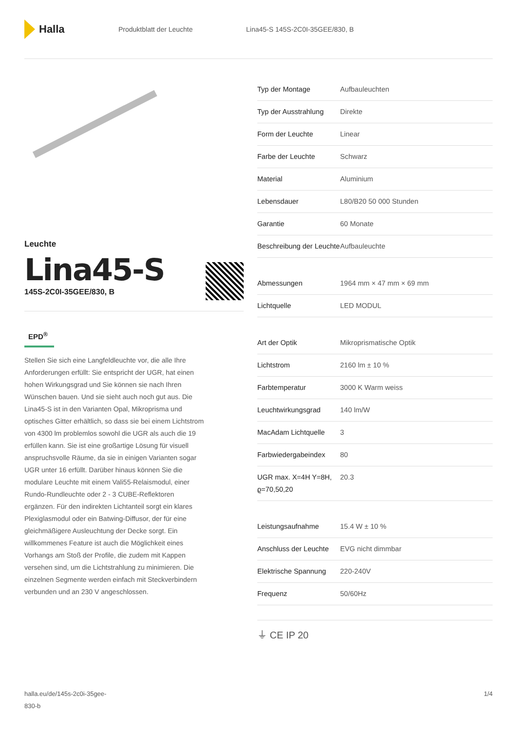Halla
Produktblatt der Leuchte Lina45-S 145S-2C0I-35GEE/830, B
Leuchte
Lina45-S
145S-2C0I-35GEE/830, B
EPD<sup>®</sup>
Stellen Sie sich eine Langfeldleuchte vor, die alle Ihre Anforderungen erfüllt: Sie entspricht der UGR, hat einen hohen Wirkungsgrad und Sie können sie nach Ihren Wünschen bauen. Und sie sieht auch noch gut aus. Die Lina45-S ist in den Varianten Opal, Mikroprisma und optisches Gitter erhältlich, so dass sie bei einem Lichtstrom von 4300 lm problemlos sowohl die UGR als auch die 19 erfüllen kann. Sie ist eine großartige Lösung für visuell anspruchsvolle Räume, da sie in einigen Varianten sogar UGR unter 16 erfüllt. Darüber hinaus können Sie die modulare Leuchte mit einem Vali55-Relaismodul, einer Rundo-Rundleuchte oder 2 - 3 CUBE-Reflektoren ergänzen. Für den indirekten Lichtanteil sorgt ein klares Plexiglasmodul oder ein Batwing-Diffusor, der für eine gleichmäßigere Ausleuchtung der Decke sorgt. Ein willkommenes Feature ist auch die Möglichkeit eines Vorhangs am Stoß der Profile, die zudem mit Kappen versehen sind, um die Lichtstrahlung zu minimieren. Die einzelnen Segmente werden einfach mit Steckverbindern verbunden und an 230 V angeschlossen.
| Typ der Montage | Aufbauleuchten |
| Typ der Ausstrahlung | Direkte |
| Form der Leuchte | Linear |
| Farbe der Leuchte | Schwarz |
| Material | Aluminium |
| Lebensdauer | L80/B20 50 000 Stunden |
| Garantie | 60 Monate |
| Beschreibung der Leuchte | Aufbauleuchte |
| Abmessungen | 1964 mm × 47 mm × 69 mm |
| Lichtquelle | LED MODUL |
| Art der Optik | Mikroprismatische Optik |
| Lichtstrom | 2160 lm ± 10 % |
| Farbtemperatur | 3000 K Warm weiss |
| Leuchtwirkungsgrad | 140 lm/W |
| MacAdam Lichtquelle | 3 |
| Farbwiedergabeindex | 80 |
| UGR max. X=4H Y=8H, ϱ=70,50,20 | 20.3 |
| Leistungsaufnahme | 15.4 W ± 10 % |
| Anschluss der Leuchte | EVG nicht dimmbar |
| Elektrische Spannung | 220-240V |
| Frequenz | 50/60Hz |
⏚ CE IP 20
halla.eu/de/145s-2c0i-35gee-
830-b 1/4